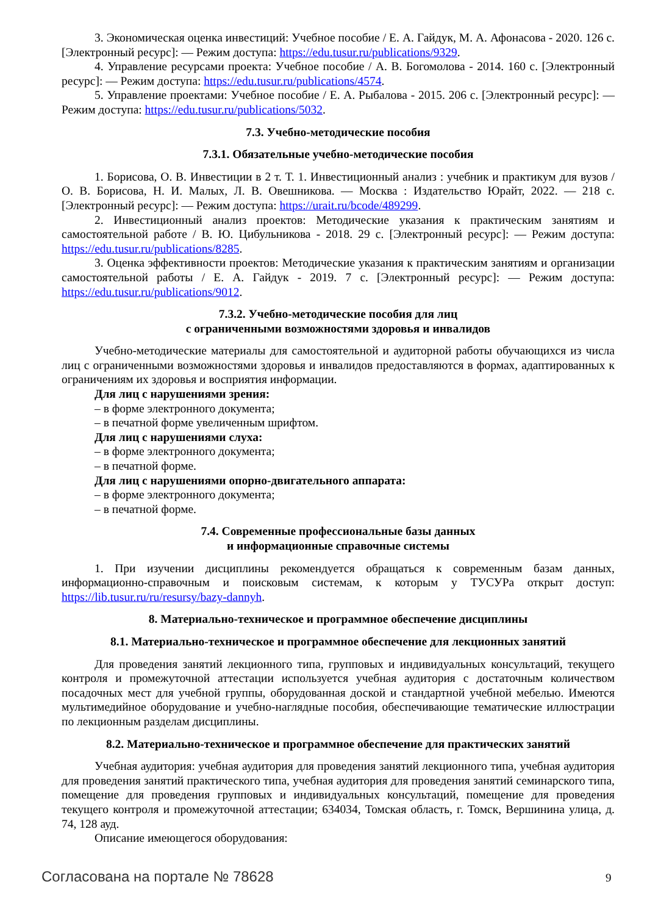3. Экономическая оценка инвестиций: Учебное пособие / Е. А. Гайдук, М. А. Афонасова - 2020. 126 с. [Электронный ресурс]: — Режим доступа: https://edu.tusur.ru/publications/9329.
4. Управление ресурсами проекта: Учебное пособие / А. В. Богомолова - 2014. 160 с. [Электронный ресурс]: — Режим доступа: https://edu.tusur.ru/publications/4574.
5. Управление проектами: Учебное пособие / Е. А. Рыбалова - 2015. 206 с. [Электронный ресурс]: — Режим доступа: https://edu.tusur.ru/publications/5032.
7.3. Учебно-методические пособия
7.3.1. Обязательные учебно-методические пособия
1. Борисова, О. В. Инвестиции в 2 т. Т. 1. Инвестиционный анализ : учебник и практикум для вузов / О. В. Борисова, Н. И. Малых, Л. В. Овешникова. — Москва : Издательство Юрайт, 2022. — 218 с. [Электронный ресурс]: — Режим доступа: https://urait.ru/bcode/489299.
2. Инвестиционный анализ проектов: Методические указания к практическим занятиям и самостоятельной работе / В. Ю. Цибульникова - 2018. 29 с. [Электронный ресурс]: — Режим доступа: https://edu.tusur.ru/publications/8285.
3. Оценка эффективности проектов: Методические указания к практическим занятиям и организации самостоятельной работы / Е. А. Гайдук - 2019. 7 с. [Электронный ресурс]: — Режим доступа: https://edu.tusur.ru/publications/9012.
7.3.2. Учебно-методические пособия для лиц
с ограниченными возможностями здоровья и инвалидов
Учебно-методические материалы для самостоятельной и аудиторной работы обучающихся из числа лиц с ограниченными возможностями здоровья и инвалидов предоставляются в формах, адаптированных к ограничениям их здоровья и восприятия информации.
Для лиц с нарушениями зрения:
– в форме электронного документа;
– в печатной форме увеличенным шрифтом.
Для лиц с нарушениями слуха:
– в форме электронного документа;
– в печатной форме.
Для лиц с нарушениями опорно-двигательного аппарата:
– в форме электронного документа;
– в печатной форме.
7.4. Современные профессиональные базы данных
и информационные справочные системы
1. При изучении дисциплины рекомендуется обращаться к современным базам данных, информационно-справочным и поисковым системам, к которым у ТУСУРа открыт доступ: https://lib.tusur.ru/ru/resursy/bazy-dannyh.
8. Материально-техническое и программное обеспечение дисциплины
8.1. Материально-техническое и программное обеспечение для лекционных занятий
Для проведения занятий лекционного типа, групповых и индивидуальных консультаций, текущего контроля и промежуточной аттестации используется учебная аудитория с достаточным количеством посадочных мест для учебной группы, оборудованная доской и стандартной учебной мебелью. Имеются мультимедийное оборудование и учебно-наглядные пособия, обеспечивающие тематические иллюстрации по лекционным разделам дисциплины.
8.2. Материально-техническое и программное обеспечение для практических занятий
Учебная аудитория: учебная аудитория для проведения занятий лекционного типа, учебная аудитория для проведения занятий практического типа, учебная аудитория для проведения занятий семинарского типа, помещение для проведения групповых и индивидуальных консультаций, помещение для проведения текущего контроля и промежуточной аттестации; 634034, Томская область, г. Томск, Вершинина улица, д. 74, 128 ауд.
Описание имеющегося оборудования:
Согласована на портале № 78628 9